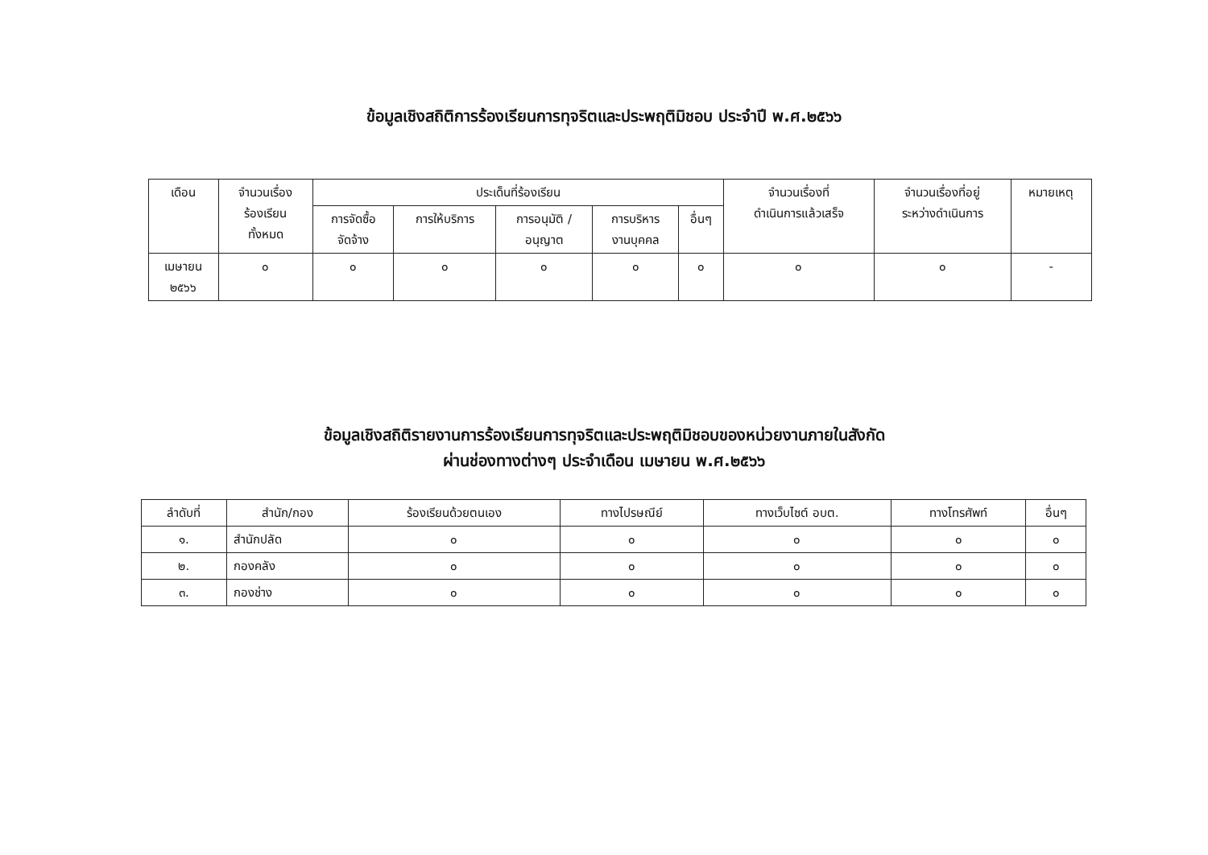ข้อมูลเชิงสถิติการร้องเรียนการทุจริตและประพฤติมิชอบ ประจำปี พ.ศ.๒๕๖๖
| เดือน | จำนวนเรื่อง ร้องเรียน ทั้งหมด | ประเด็นที่ร้องเรียน | | | | | จำนวนเรื่องที่ ดำเนินการแล้วเสร็จ | จำนวนเรื่องที่อยู่ ระหว่างดำเนินการ | หมายเหตุ |
| --- | --- | --- | --- | --- | --- | --- | --- | --- | --- |
| | | การจัดซื้อ จัดจ้าง | การให้บริการ | การอนุมัติ / อนุญาต | การบริหาร งานบุคคล | อื่นๆ | | | |
| เมษายน ๒๕๖๖ | ๐ | ๐ | ๐ | ๐ | ๐ | ๐ | ๐ | ๐ | - |
ข้อมูลเชิงสถิติรายงานการร้องเรียนการทุจริตและประพฤติมิชอบของหน่วยงานภายในสังกัด
ผ่านช่องทางต่างๆ ประจำเดือน เมษายน พ.ศ.๒๕๖๖
| ลำดับที่ | สำนัก/กอง | ร้องเรียนด้วยตนเอง | ทางไปรษณีย์ | ทางเว็บไซต์ อบต. | ทางโทรศัพท์ | อื่นๆ |
| --- | --- | --- | --- | --- | --- | --- |
| ๑. | สำนักปลัด | ๐ | ๐ | ๐ | ๐ | ๐ |
| ๒. | กองคลัง | ๐ | ๐ | ๐ | ๐ | ๐ |
| ๓. | กองช่าง | ๐ | ๐ | ๐ | ๐ | ๐ |